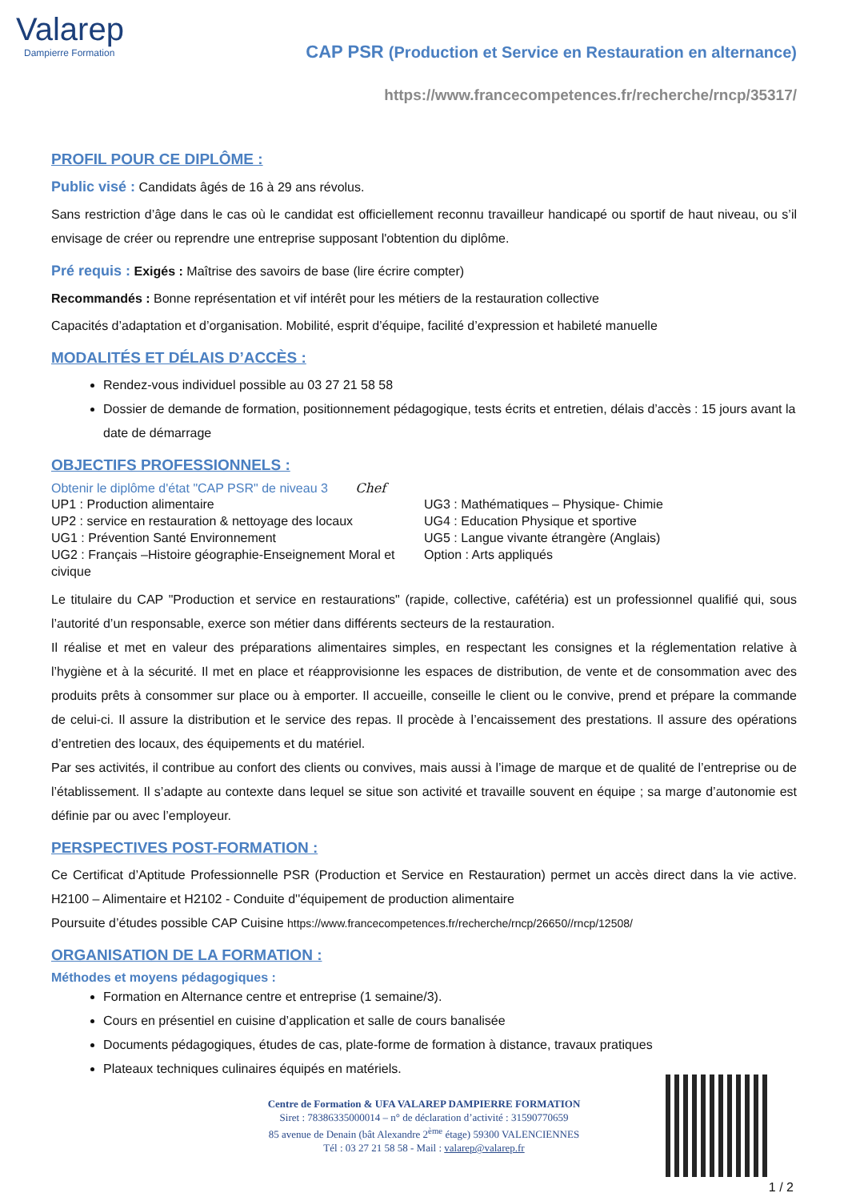Valarep
Dampierre Formation
CAP PSR (Production et Service en Restauration en alternance)
https://www.francecompetences.fr/recherche/rncp/35317/
PROFIL POUR CE DIPLÔME :
Public visé : Candidats âgés de 16 à 29 ans révolus.
Sans restriction d’âge dans le cas où le candidat est officiellement reconnu travailleur handicapé ou sportif de haut niveau, ou s’il envisage de créer ou reprendre une entreprise supposant l'obtention du diplôme.
Pré requis : Exigés : Maîtrise des savoirs de base (lire écrire compter)
Recommandés : Bonne représentation et vif intérêt pour les métiers de la restauration collective
Capacités d’adaptation et d’organisation. Mobilité, esprit d’équipe, facilité d’expression et habileté manuelle
MODALITÉS ET DÉLAIS D’ACCÈS :
Rendez-vous individuel possible au 03 27 21 58 58
Dossier de demande de formation, positionnement pédagogique, tests écrits et entretien, délais d’accès : 15 jours avant la date de démarrage
OBJECTIFS PROFESSIONNELS :
Obtenir le diplôme d'état "CAP PSR" de niveau 3 Chef
UP1 : Production alimentaire
UP2 : service en restauration & nettoyage des locaux
UG1 : Prévention Santé Environnement
UG2 : Français –Histoire géographie-Enseignement Moral et civique
UG3 : Mathématiques – Physique- Chimie
UG4 : Education Physique et sportive
UG5 : Langue vivante étrangère (Anglais)
Option : Arts appliqués
Le titulaire du CAP "Production et service en restaurations" (rapide, collective, cafétéria) est un professionnel qualifié qui, sous l’autorité d’un responsable, exerce son métier dans différents secteurs de la restauration.
Il réalise et met en valeur des préparations alimentaires simples, en respectant les consignes et la réglementation relative à l’hygiène et à la sécurité. Il met en place et réapprovisionne les espaces de distribution, de vente et de consommation avec des produits prêts à consommer sur place ou à emporter. Il accueille, conseille le client ou le convive, prend et prépare la commande de celui-ci. Il assure la distribution et le service des repas. Il procède à l’encaissement des prestations. Il assure des opérations d’entretien des locaux, des équipements et du matériel.
Par ses activités, il contribue au confort des clients ou convives, mais aussi à l’image de marque et de qualité de l’entreprise ou de l’établissement. Il s’adapte au contexte dans lequel se situe son activité et travaille souvent en équipe ; sa marge d’autonomie est définie par ou avec l’employeur.
PERSPECTIVES POST-FORMATION :
Ce Certificat d’Aptitude Professionnelle PSR (Production et Service en Restauration) permet un accès direct dans la vie active. H2100 – Alimentaire et H2102 - Conduite d''équipement de production alimentaire
Poursuite d’études possible CAP Cuisine https://www.francecompetences.fr/recherche/rncp/26650//rncp/12508/
ORGANISATION DE LA FORMATION :
Méthodes et moyens pédagogiques :
Formation en Alternance centre et entreprise (1 semaine/3).
Cours en présentiel en cuisine d’application et salle de cours banalisée
Documents pédagogiques, études de cas, plate-forme de formation à distance, travaux pratiques
Plateaux techniques culinaires équipés en matériels.
Centre de Formation & UFA VALAREP DAMPIERRE FORMATION
Siret : 78386335000014 – n° de déclaration d’activité : 31590770659
85 avenue de Denain (bât Alexandre 2<sup>ème</sup> étage) 59300 VALENCIENNES
Tél : 03 27 21 58 58 - Mail : valarep@valarep.fr
1 / 2